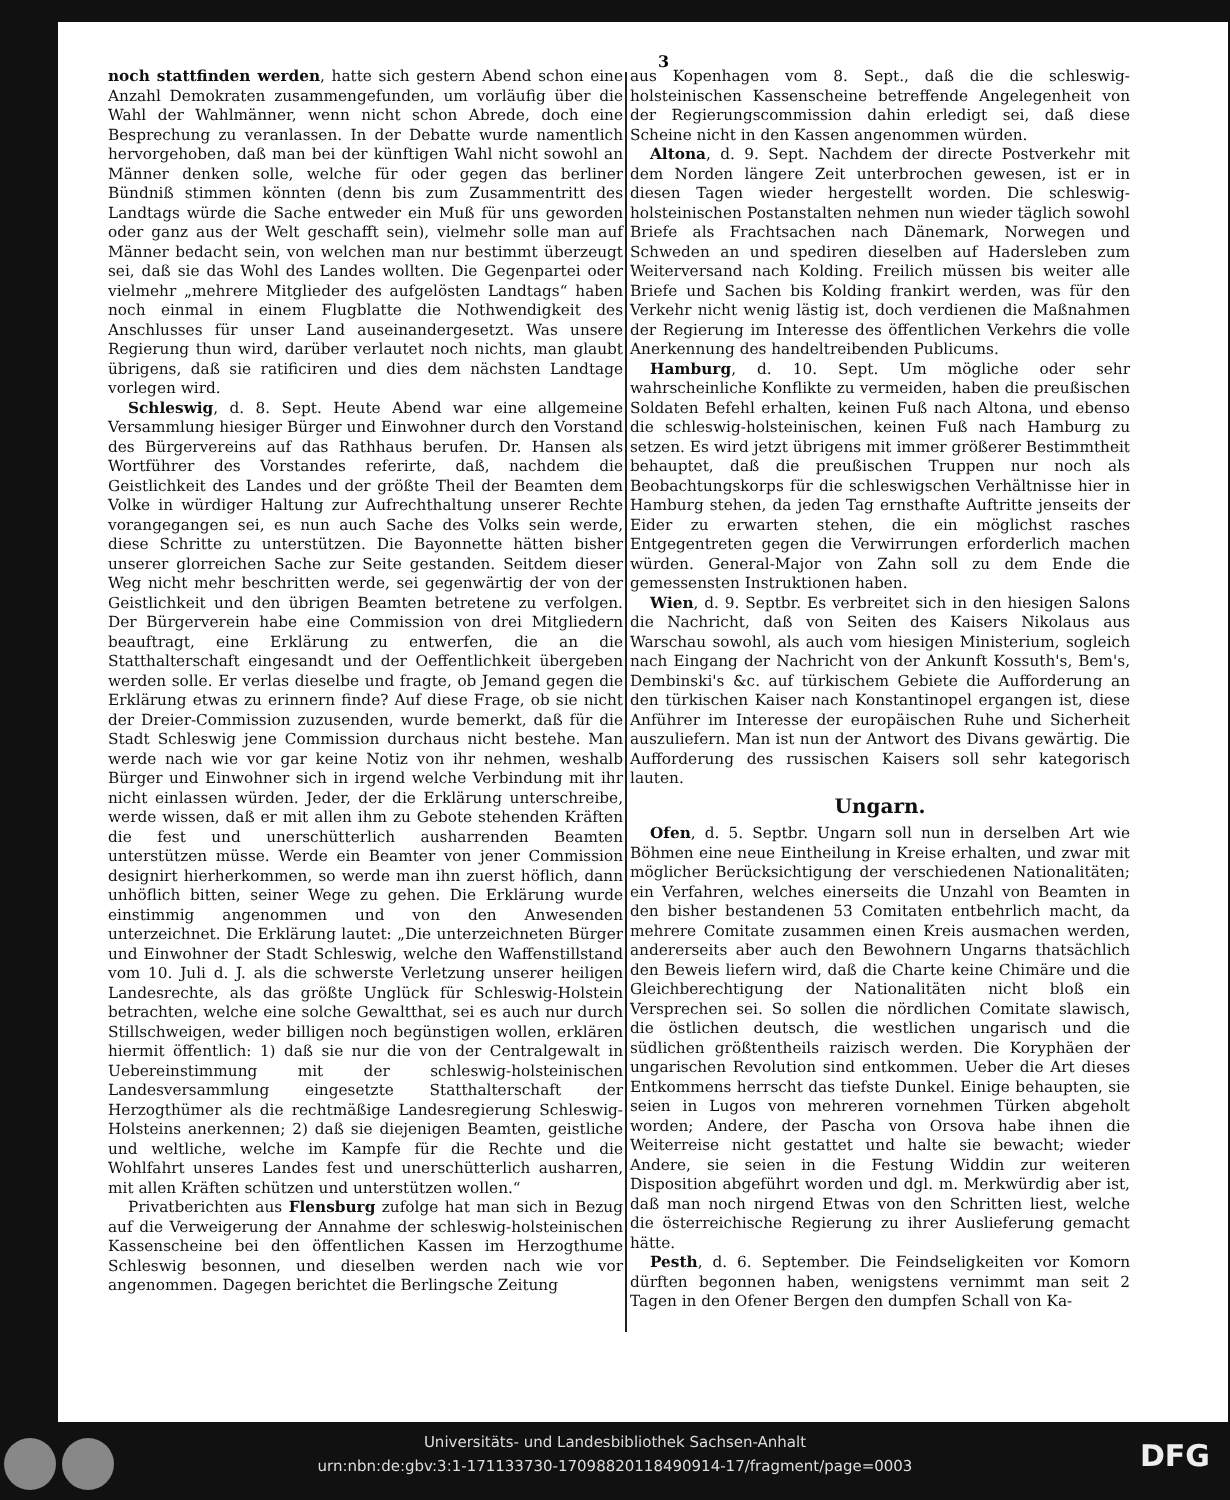3
noch stattfinden werden, hatte sich gestern Abend schon eine Anzahl Demokraten zusammengefunden, um vorläufig über die Wahl der Wahlmänner, wenn nicht schon Abrede, doch eine Besprechung zu veranlassen. In der Debatte wurde namentlich hervorgehoben, daß man bei der künftigen Wahl nicht sowohl an Männer denken solle, welche für oder gegen das berliner Bündniß stimmen könnten (denn bis zum Zusammentritt des Landtags würde die Sache entweder ein Muß für uns geworden oder ganz aus der Welt geschafft sein), vielmehr solle man auf Männer bedacht sein, von welchen man nur bestimmt überzeugt sei, daß sie das Wohl des Landes wollten. Die Gegenpartei oder vielmehr „mehrere Mitglieder des aufgelösten Landtags“ haben noch einmal in einem Flugblatte die Nothwendigkeit des Anschlusses für unser Land auseinandergesetzt. Was unsere Regierung thun wird, darüber verlautet noch nichts, man glaubt übrigens, daß sie ratificiren und dies dem nächsten Landtage vorlegen wird.
Schleswig, d. 8. Sept. Heute Abend war eine allgemeine Versammlung hiesiger Bürger und Einwohner durch den Vorstand des Bürgervereins auf das Rathhaus berufen. Dr. Hansen als Wortführer des Vorstandes referirte, daß, nachdem die Geistlichkeit des Landes und der größte Theil der Beamten dem Volke in würdiger Haltung zur Aufrechthaltung unserer Rechte vorangegangen sei, es nun auch Sache des Volks sein werde, diese Schritte zu unterstützen. Die Bayonnette hätten bisher unserer glorreichen Sache zur Seite gestanden. Seitdem dieser Weg nicht mehr beschritten werde, sei gegenwärtig der von der Geistlichkeit und den übrigen Beamten betretene zu verfolgen. Der Bürgerverein habe eine Commission von drei Mitgliedern beauftragt, eine Erklärung zu entwerfen, die an die Statthalterschaft eingesandt und der Oeffentlichkeit übergeben werden solle. Er verlas dieselbe und fragte, ob Jemand gegen die Erklärung etwas zu erinnern finde? Auf diese Frage, ob sie nicht der Dreier-Commission zuzusenden, wurde bemerkt, daß für die Stadt Schleswig jene Commission durchaus nicht bestehe. Man werde nach wie vor gar keine Notiz von ihr nehmen, weshalb Bürger und Einwohner sich in irgend welche Verbindung mit ihr nicht einlassen würden. Jeder, der die Erklärung unterschreibe, werde wissen, daß er mit allen ihm zu Gebote stehenden Kräften die fest und unerschütterlich ausharrenden Beamten unterstützen müsse. Werde ein Beamter von jener Commission designirt hierherkommen, so werde man ihn zuerst höflich, dann unhöflich bitten, seiner Wege zu gehen. Die Erklärung wurde einstimmig angenommen und von den Anwesenden unterzeichnet. Die Erklärung lautet: „Die unterzeichneten Bürger und Einwohner der Stadt Schleswig, welche den Waffenstillstand vom 10. Juli d. J. als die schwerste Verletzung unserer heiligen Landesrechte, als das größte Unglück für Schleswig-Holstein betrachten, welche eine solche Gewaltthat, sei es auch nur durch Stillschweigen, weder billigen noch begünstigen wollen, erklären hiermit öffentlich: 1) daß sie nur die von der Centralgewalt in Uebereinstimmung mit der schleswig-holsteinischen Landesversammlung eingesetzte Statthalterschaft der Herzogthümer als die rechtmäßige Landesregierung Schleswig-Holsteins anerkennen; 2) daß sie diejenigen Beamten, geistliche und weltliche, welche im Kampfe für die Rechte und die Wohlfahrt unseres Landes fest und unerschütterlich ausharren, mit allen Kräften schützen und unterstützen wollen.“
Privatberichten aus Flensburg zufolge hat man sich in Bezug auf die Verweigerung der Annahme der schleswig-holsteinischen Kassenscheine bei den öffentlichen Kassen im Herzogthume Schleswig besonnen, und dieselben werden nach wie vor angenommen. Dagegen berichtet die Berlingsche Zeitung
aus Kopenhagen vom 8. Sept., daß die die schleswig-holsteinischen Kassenscheine betreffende Angelegenheit von der Regierungscommission dahin erledigt sei, daß diese Scheine nicht in den Kassen angenommen würden.
Altona, d. 9. Sept. Nachdem der directe Postverkehr mit dem Norden längere Zeit unterbrochen gewesen, ist er in diesen Tagen wieder hergestellt worden. Die schleswig-holsteinischen Postanstalten nehmen nun wieder täglich sowohl Briefe als Frachtsachen nach Dänemark, Norwegen und Schweden an und spediren dieselben auf Hadersleben zum Weiterversand nach Kolding. Freilich müssen bis weiter alle Briefe und Sachen bis Kolding frankirt werden, was für den Verkehr nicht wenig lästig ist, doch verdienen die Maßnahmen der Regierung im Interesse des öffentlichen Verkehrs die volle Anerkennung des handeltreibenden Publicums.
Hamburg, d. 10. Sept. Um mögliche oder sehr wahrscheinliche Konflikte zu vermeiden, haben die preußischen Soldaten Befehl erhalten, keinen Fuß nach Altona, und ebenso die schleswig-holsteinischen, keinen Fuß nach Hamburg zu setzen. Es wird jetzt übrigens mit immer größerer Bestimmtheit behauptet, daß die preußischen Truppen nur noch als Beobachtungskorps für die schleswigschen Verhältnisse hier in Hamburg stehen, da jeden Tag ernsthafte Auftritte jenseits der Eider zu erwarten stehen, die ein möglichst rasches Entgegentreten gegen die Verwirrungen erforderlich machen würden. General-Major von Zahn soll zu dem Ende die gemessensten Instruktionen haben.
Wien, d. 9. Septbr. Es verbreitet sich in den hiesigen Salons die Nachricht, daß von Seiten des Kaisers Nikolaus aus Warschau sowohl, als auch vom hiesigen Ministerium, sogleich nach Eingang der Nachricht von der Ankunft Kossuth's, Bem's, Dembinski's &c. auf türkischem Gebiete die Aufforderung an den türkischen Kaiser nach Konstantinopel ergangen ist, diese Anführer im Interesse der europäischen Ruhe und Sicherheit auszuliefern. Man ist nun der Antwort des Divans gewärtig. Die Aufforderung des russischen Kaisers soll sehr kategorisch lauten.
Ungarn.
Ofen, d. 5. Septbr. Ungarn soll nun in derselben Art wie Böhmen eine neue Eintheilung in Kreise erhalten, und zwar mit möglicher Berücksichtigung der verschiedenen Nationalitäten; ein Verfahren, welches einerseits die Unzahl von Beamten in den bisher bestandenen 53 Comitaten entbehrlich macht, da mehrere Comitate zusammen einen Kreis ausmachen werden, andererseits aber auch den Bewohnern Ungarns thatsächlich den Beweis liefern wird, daß die Charte keine Chimäre und die Gleichberechtigung der Nationalitäten nicht bloß ein Versprechen sei. So sollen die nördlichen Comitate slawisch, die östlichen deutsch, die westlichen ungarisch und die südlichen größtentheils raizisch werden. Die Koryphäen der ungarischen Revolution sind entkommen. Ueber die Art dieses Entkommens herrscht das tiefste Dunkel. Einige behaupten, sie seien in Lugos von mehreren vornehmen Türken abgeholt worden; Andere, der Pascha von Orsova habe ihnen die Weiterreise nicht gestattet und halte sie bewacht; wieder Andere, sie seien in die Festung Widdin zur weiteren Disposition abgeführt worden und dgl. m. Merkwürdig aber ist, daß man noch nirgend Etwas von den Schritten liest, welche die österreichische Regierung zu ihrer Auslieferung gemacht hätte.
Pesth, d. 6. September. Die Feindseligkeiten vor Komorn dürften begonnen haben, wenigstens vernimmt man seit 2 Tagen in den Ofener Bergen den dumpfen Schall von Ka-
Universitäts- und Landesbibliothek Sachsen-Anhalt
urn:nbn:de:gbv:3:1-171133730-17098820118490914-17/fragment/page=0003
DFG